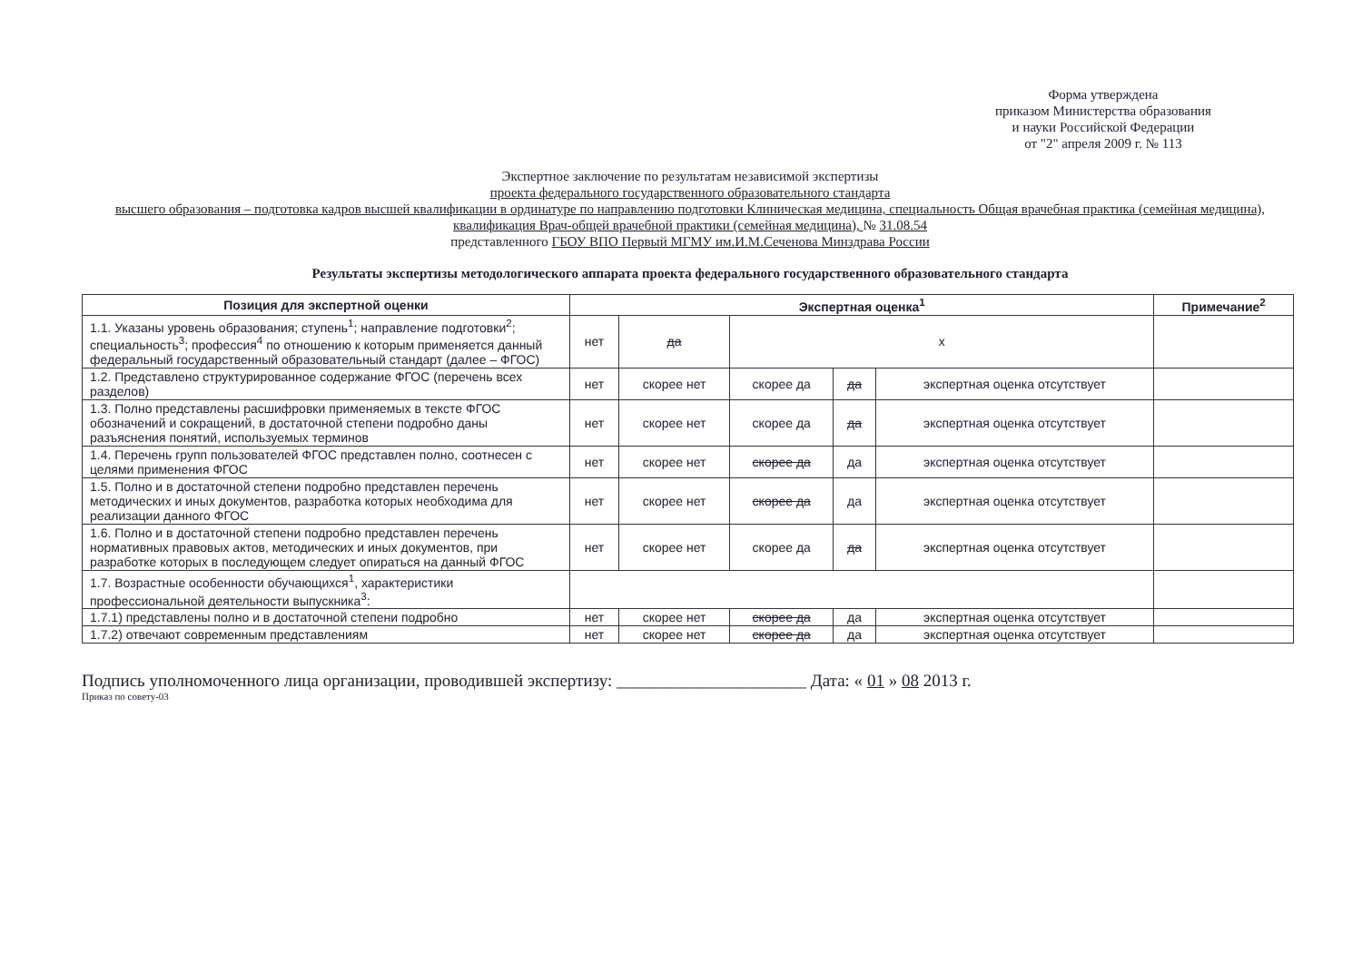Форма утверждена
приказом Министерства образования
и науки Российской Федерации
от "2" апреля 2009 г. № 113
Экспертное заключение по результатам независимой экспертизы
проекта федерального государственного образовательного стандарта
высшего образования – подготовка кадров высшей квалификации в ординатуре по направлению подготовки Клиническая медицина, специальность Общая врачебная практика (семейная медицина), квалификация Врач-общей врачебной практики (семейная медицина), № 31.08.54
представленного ГБОУ ВПО Первый МГМУ им.И.М.Сеченова Минздрава России
Результаты экспертизы методологического аппарата проекта федерального государственного образовательного стандарта
| Позиция для экспертной оценки | Экспертная оценка<sup>1</sup> | | | | | Примечание<sup>2</sup> |
| --- | --- | --- | --- | --- | --- | --- |
| 1.1. Указаны уровень образования; ступень<sup>1</sup>; направление подготовки<sup>2</sup>; специальность<sup>3</sup>; профессия<sup>4</sup> по отношению к которым применяется данный федеральный государственный образовательный стандарт (далее – ФГОС) | нет | да | x | | | |
| 1.2. Представлено структурированное содержание ФГОС (перечень всех разделов) | нет | скорее нет | скорее да | да | экспертная оценка отсутствует | |
| 1.3. Полно представлены расшифровки применяемых в тексте ФГОС обозначений и сокращений, в достаточной степени подробно даны разъяснения понятий, используемых терминов | нет | скорее нет | скорее да | да | экспертная оценка отсутствует | |
| 1.4. Перечень групп пользователей ФГОС представлен полно, соотнесен с целями применения ФГОС | нет | скорее нет | скорее да | да | экспертная оценка отсутствует | |
| 1.5. Полно и в достаточной степени подробно представлен перечень методических и иных документов, разработка которых необходима для реализации данного ФГОС | нет | скорее нет | скорее да | да | экспертная оценка отсутствует | |
| 1.6. Полно и в достаточной степени подробно представлен перечень нормативных правовых актов, методических и иных документов, при разработке которых в последующем следует опираться на данный ФГОС | нет | скорее нет | скорее да | да | экспертная оценка отсутствует | |
| 1.7. Возрастные особенности обучающихся<sup>1</sup>, характеристики профессиональной деятельности выпускника<sup>3</sup>: | | | | | | |
| 1.7.1) представлены полно и в достаточной степени подробно | нет | скорее нет | скорее да | да | экспертная оценка отсутствует | |
| 1.7.2) отвечают современным представлениям | нет | скорее нет | скорее да | да | экспертная оценка отсутствует | |
Подпись уполномоченного лица организации, проводившей экспертизу: ______________________ Дата: « 01 » 08 2013 г.
Приказ по совету-03